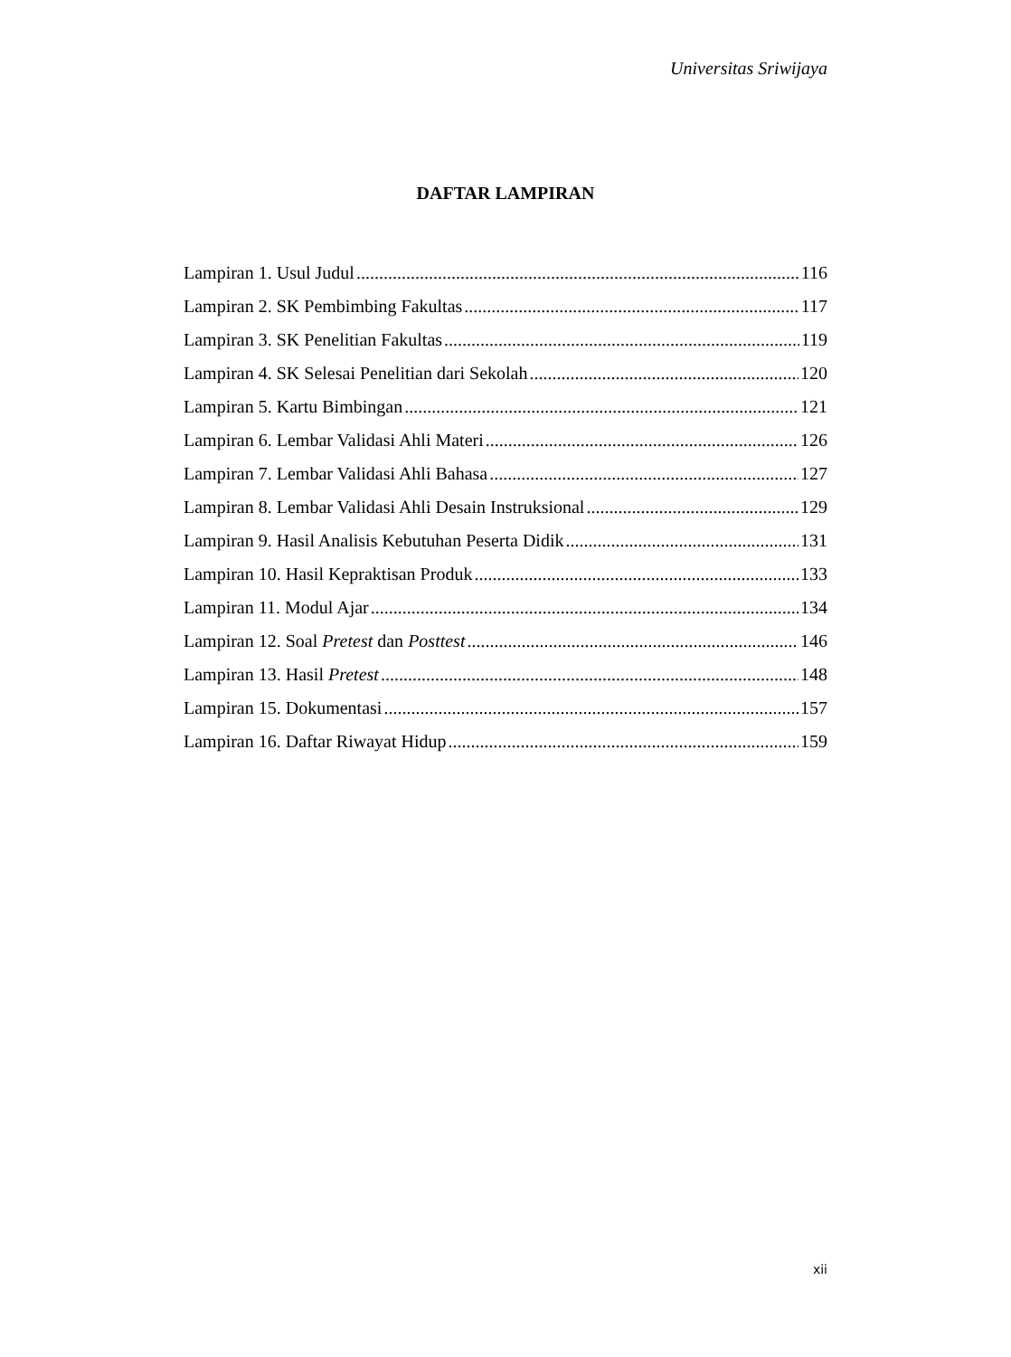Universitas Sriwijaya
DAFTAR LAMPIRAN
Lampiran 1. Usul Judul 116
Lampiran 2. SK Pembimbing Fakultas 117
Lampiran 3. SK Penelitian Fakultas 119
Lampiran 4. SK Selesai Penelitian dari Sekolah 120
Lampiran 5. Kartu Bimbingan 121
Lampiran 6. Lembar Validasi Ahli Materi 126
Lampiran 7. Lembar Validasi Ahli Bahasa 127
Lampiran 8. Lembar Validasi Ahli Desain Instruksional 129
Lampiran 9. Hasil Analisis Kebutuhan Peserta Didik 131
Lampiran 10. Hasil Kepraktisan Produk 133
Lampiran 11. Modul Ajar 134
Lampiran 12. Soal Pretest dan Posttest 146
Lampiran 13. Hasil Pretest 148
Lampiran 15. Dokumentasi 157
Lampiran 16. Daftar Riwayat Hidup 159
xii